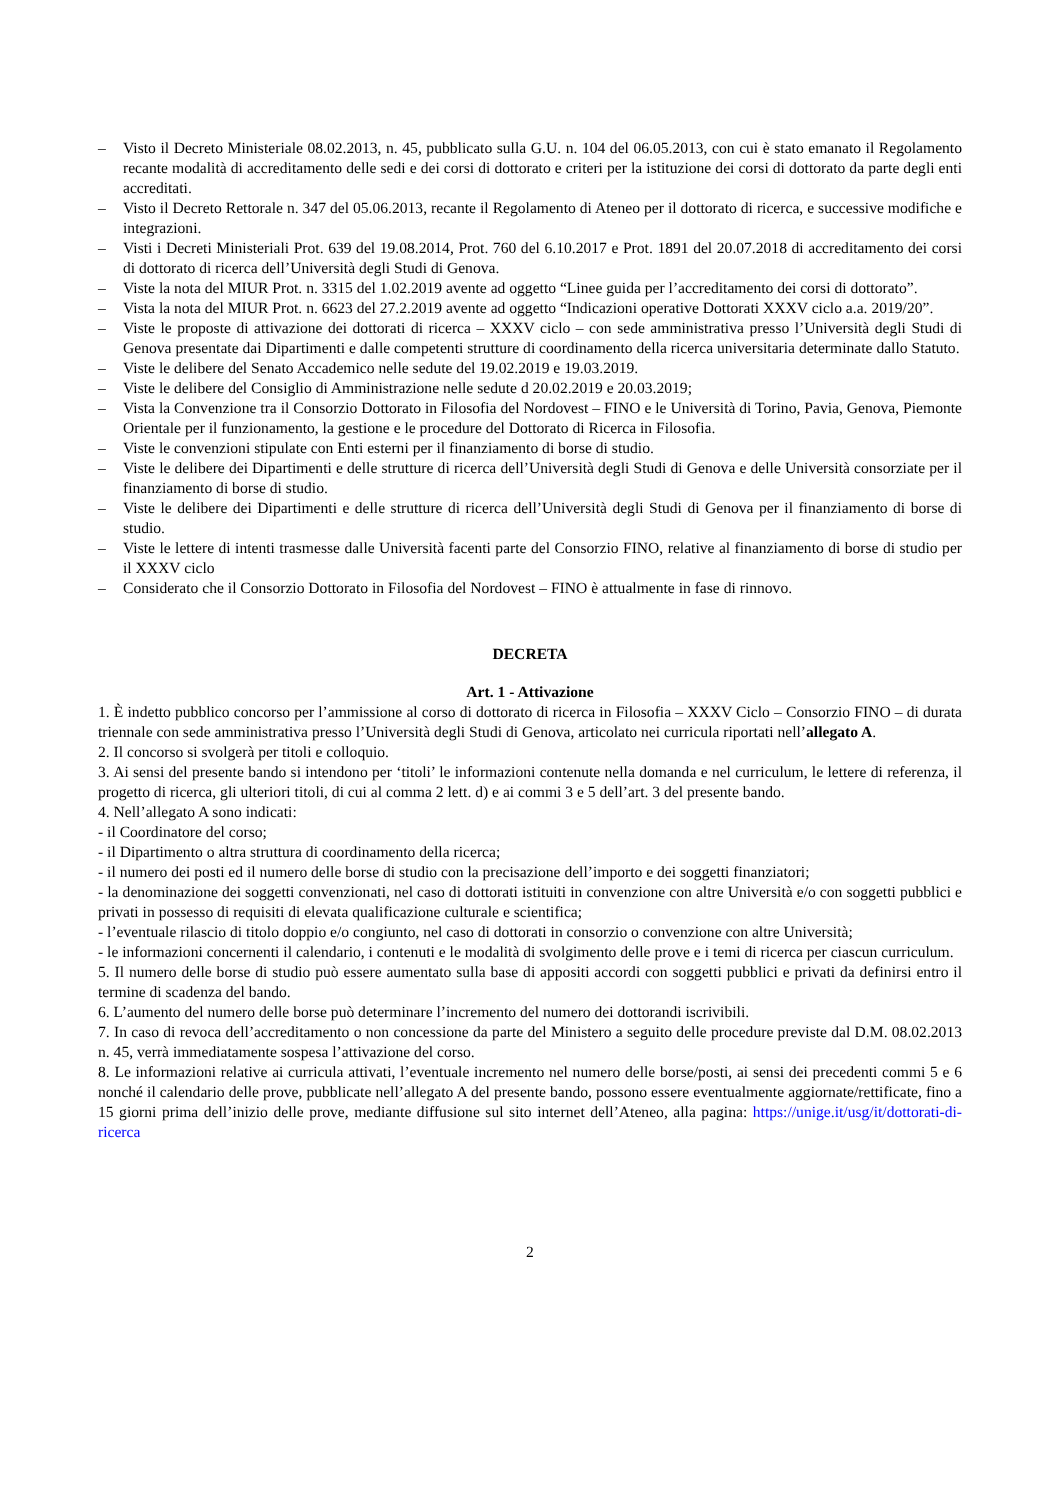– Visto il Decreto Ministeriale 08.02.2013, n. 45, pubblicato sulla G.U. n. 104 del 06.05.2013, con cui è stato emanato il Regolamento recante modalità di accreditamento delle sedi e dei corsi di dottorato e criteri per la istituzione dei corsi di dottorato da parte degli enti accreditati.
– Visto il Decreto Rettorale n. 347 del 05.06.2013, recante il Regolamento di Ateneo per il dottorato di ricerca, e successive modifiche e integrazioni.
– Visti i Decreti Ministeriali Prot. 639 del 19.08.2014, Prot. 760 del 6.10.2017 e Prot. 1891 del 20.07.2018 di accreditamento dei corsi di dottorato di ricerca dell’Università degli Studi di Genova.
– Viste la nota del MIUR Prot. n. 3315 del 1.02.2019 avente ad oggetto “Linee guida per l’accreditamento dei corsi di dottorato”.
– Vista la nota del MIUR Prot. n. 6623 del 27.2.2019 avente ad oggetto “Indicazioni operative Dottorati XXXV ciclo a.a. 2019/20”.
– Viste le proposte di attivazione dei dottorati di ricerca – XXXV ciclo – con sede amministrativa presso l’Università degli Studi di Genova presentate dai Dipartimenti e dalle competenti strutture di coordinamento della ricerca universitaria determinate dallo Statuto.
– Viste le delibere del Senato Accademico nelle sedute del 19.02.2019 e 19.03.2019.
– Viste le delibere del Consiglio di Amministrazione nelle sedute d 20.02.2019 e 20.03.2019;
– Vista la Convenzione tra il Consorzio Dottorato in Filosofia del Nordovest – FINO e le Università di Torino, Pavia, Genova, Piemonte Orientale per il funzionamento, la gestione e le procedure del Dottorato di Ricerca in Filosofia.
– Viste le convenzioni stipulate con Enti esterni per il finanziamento di borse di studio.
– Viste le delibere dei Dipartimenti e delle strutture di ricerca dell’Università degli Studi di Genova e delle Università consorziate per il finanziamento di borse di studio.
– Viste le delibere dei Dipartimenti e delle strutture di ricerca dell’Università degli Studi di Genova per il finanziamento di borse di studio.
– Viste le lettere di intenti trasmesse dalle Università facenti parte del Consorzio FINO, relative al finanziamento di borse di studio per il XXXV ciclo
– Considerato che il Consorzio Dottorato in Filosofia del Nordovest – FINO è attualmente in fase di rinnovo.
DECRETA
Art. 1 - Attivazione
1. È indetto pubblico concorso per l’ammissione al corso di dottorato di ricerca in Filosofia – XXXV Ciclo – Consorzio FINO – di durata triennale con sede amministrativa presso l’Università degli Studi di Genova, articolato nei curricula riportati nell’allegato A.
2. Il concorso si svolgerà per titoli e colloquio.
3. Ai sensi del presente bando si intendono per ‘titoli’ le informazioni contenute nella domanda e nel curriculum, le lettere di referenza, il progetto di ricerca, gli ulteriori titoli, di cui al comma 2 lett. d) e ai commi 3 e 5 dell’art. 3 del presente bando.
4. Nell’allegato A sono indicati:
- il Coordinatore del corso;
- il Dipartimento o altra struttura di coordinamento della ricerca;
- il numero dei posti ed il numero delle borse di studio con la precisazione dell’importo e dei soggetti finanziatori;
- la denominazione dei soggetti convenzionati, nel caso di dottorati istituiti in convenzione con altre Università e/o con soggetti pubblici e privati in possesso di requisiti di elevata qualificazione culturale e scientifica;
- l’eventuale rilascio di titolo doppio e/o congiunto, nel caso di dottorati in consorzio o convenzione con altre Università;
- le informazioni concernenti il calendario, i contenuti e le modalità di svolgimento delle prove e i temi di ricerca per ciascun curriculum.
5. Il numero delle borse di studio può essere aumentato sulla base di appositi accordi con soggetti pubblici e privati da definirsi entro il termine di scadenza del bando.
6. L’aumento del numero delle borse può determinare l’incremento del numero dei dottorandi iscrivibili.
7. In caso di revoca dell’accreditamento o non concessione da parte del Ministero a seguito delle procedure previste dal D.M. 08.02.2013 n. 45, verrà immediatamente sospesa l’attivazione del corso.
8. Le informazioni relative ai curricula attivati, l’eventuale incremento nel numero delle borse/posti, ai sensi dei precedenti commi 5 e 6 nonché il calendario delle prove, pubblicate nell’allegato A del presente bando, possono essere eventualmente aggiornate/rettificate, fino a 15 giorni prima dell’inizio delle prove, mediante diffusione sul sito internet dell’Ateneo, alla pagina: https://unige.it/usg/it/dottorati-di-ricerca
2